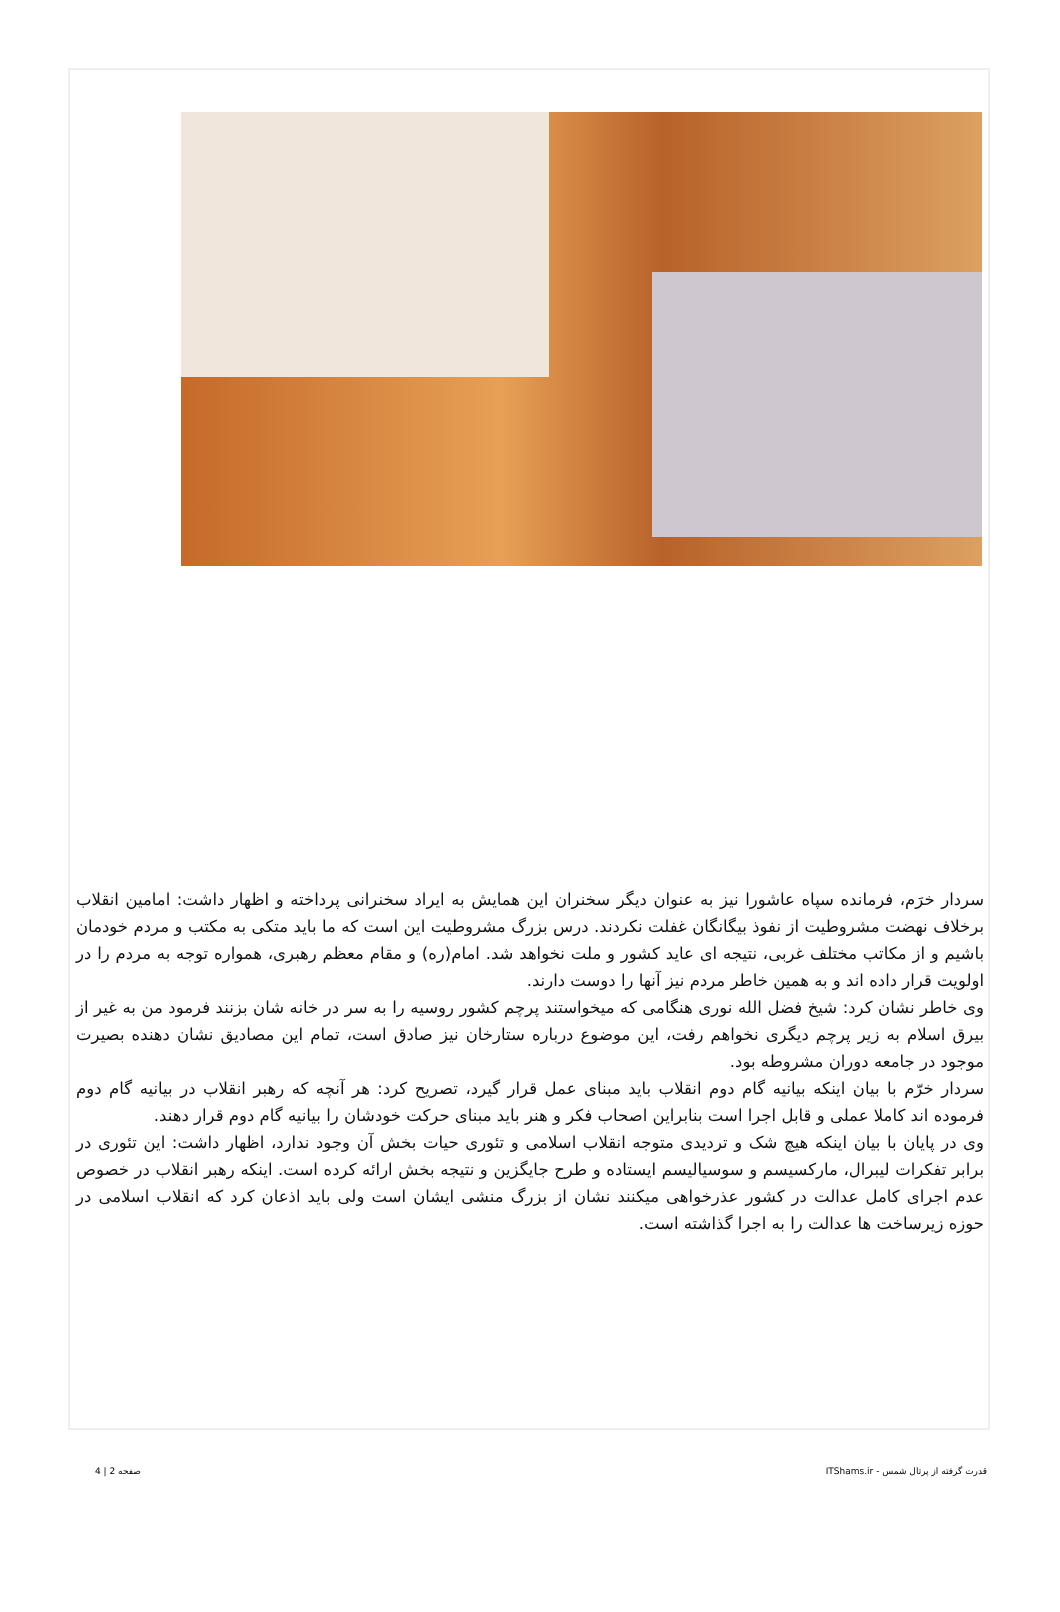سردار خرَم، فرمانده سپاه عاشورا نیز به عنوان دیگر سخنران این همایش به ایراد سخنرانی پرداخته و اظهار داشت: امامین انقلاب برخلاف نهضت مشروطیت از نفوذ بیگانگان غفلت نکردند. درس بزرگ مشروطیت این است که ما باید متکی به مکتب و مردم خودمان باشیم و از مکاتب مختلف غربی، نتیجه ای عاید کشور و ملت نخواهد شد. امام(ره) و مقام معظم رهبری، همواره توجه به مردم را در اولویت قرار داده اند و به همین خاطر مردم نیز آنها را دوست دارند.
وی خاطر نشان کرد: شیخ فضل الله نوری هنگامی که میخواستند پرچم کشور روسیه را به سر در خانه شان بزنند فرمود من به غیر از بیرق اسلام به زیر پرچم دیگری نخواهم رفت، این موضوع درباره ستارخان نیز صادق است، تمام این مصادیق نشان دهنده بصیرت موجود در جامعه دوران مشروطه بود.
سردار خرّم با بیان اینکه بیانیه گام دوم انقلاب باید مبنای عمل قرار گیرد، تصریح کرد: هر آنچه که رهبر انقلاب در بیانیه گام دوم فرموده اند کاملا عملی و قابل اجرا است بنابراین اصحاب فکر و هنر باید مبنای حرکت خودشان را بیانیه گام دوم قرار دهند.
وی در پایان با بیان اینکه هیچ شک و تردیدی متوجه انقلاب اسلامی و تئوری حیات بخش آن وجود ندارد، اظهار داشت: این تئوری در برابر تفکرات لیبرال، مارکسیسم و سوسیالیسم ایستاده و طرح جایگزین و نتیجه بخش ارائه کرده است. اینکه رهبر انقلاب در خصوص عدم اجرای کامل عدالت در کشور عذرخواهی میکنند نشان از بزرگ منشی ایشان است ولی باید اذعان کرد که انقلاب اسلامی در حوزه زیرساخت ها عدالت را به اجرا گذاشته است.
قدرت گرفته از پرتال شمس - ITShams.ir صفحه 2 | 4